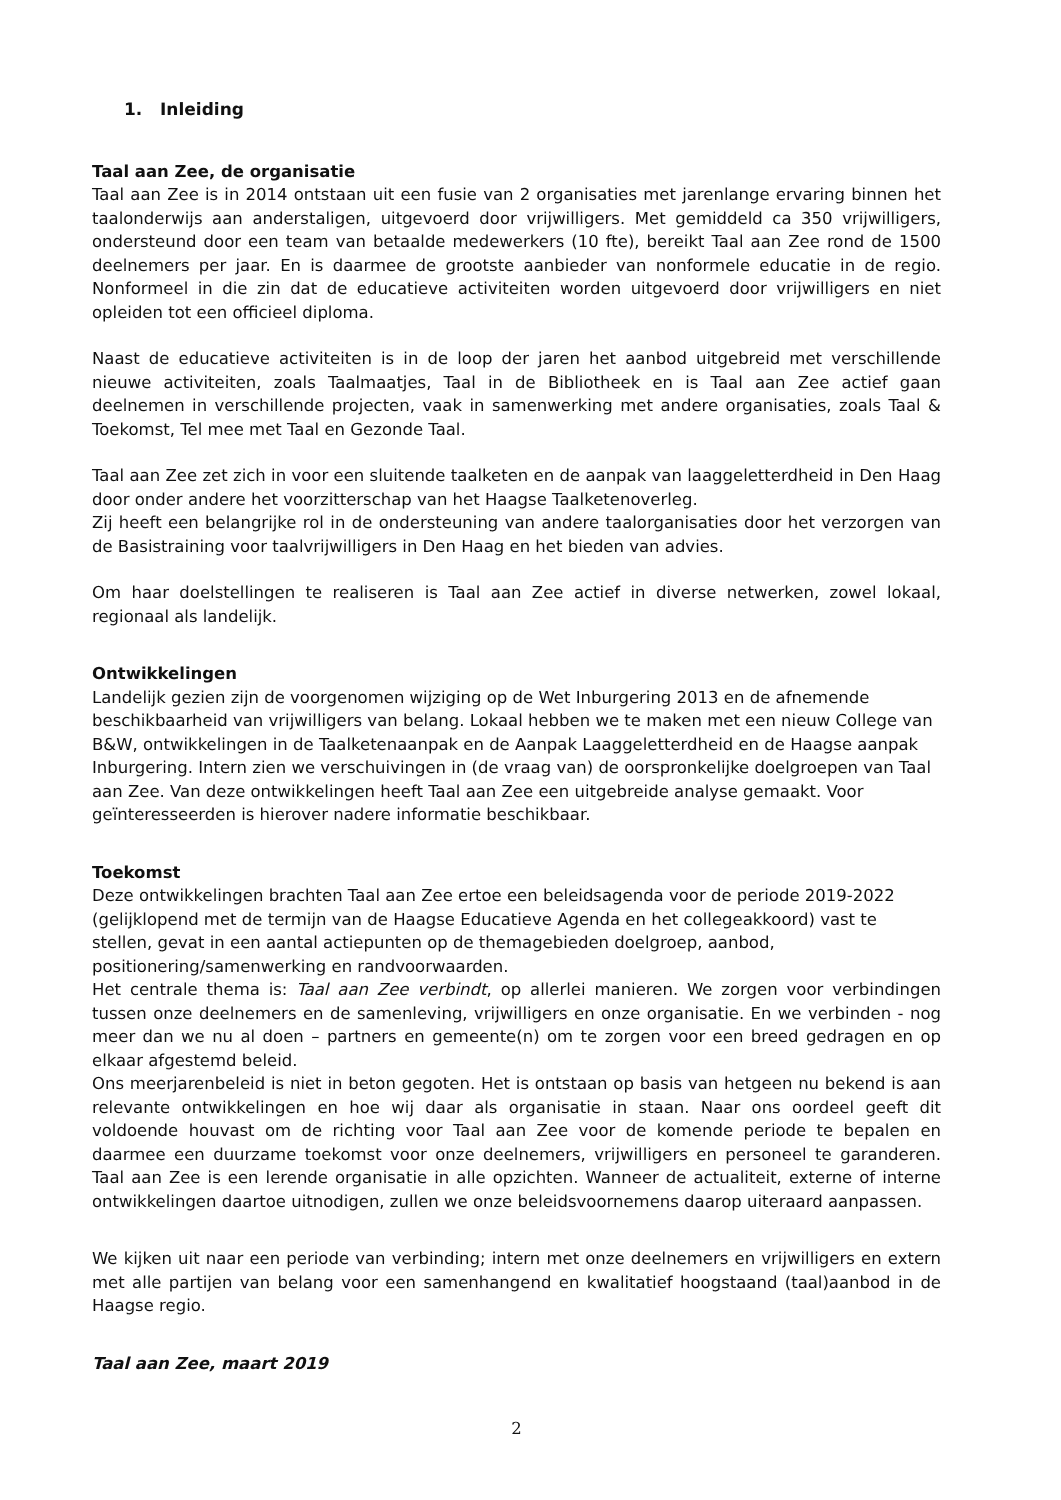1. Inleiding
Taal aan Zee, de organisatie
Taal aan Zee is in 2014 ontstaan uit een fusie van 2 organisaties met jarenlange ervaring binnen het taalonderwijs aan anderstaligen, uitgevoerd door vrijwilligers. Met gemiddeld ca 350 vrijwilligers, ondersteund door een team van betaalde medewerkers (10 fte), bereikt Taal aan Zee rond de 1500 deelnemers per jaar. En is daarmee de grootste aanbieder van nonformele educatie in de regio. Nonformeel in die zin dat de educatieve activiteiten worden uitgevoerd door vrijwilligers en niet opleiden tot een officieel diploma.
Naast de educatieve activiteiten is in de loop der jaren het aanbod uitgebreid met verschillende nieuwe activiteiten, zoals Taalmaatjes, Taal in de Bibliotheek en is Taal aan Zee actief gaan deelnemen in verschillende projecten, vaak in samenwerking met andere organisaties, zoals Taal & Toekomst, Tel mee met Taal en Gezonde Taal.
Taal aan Zee zet zich in voor een sluitende taalketen en de aanpak van laaggeletterdheid in Den Haag door onder andere het voorzitterschap van het Haagse Taalketenoverleg.
Zij heeft een belangrijke rol in de ondersteuning van andere taalorganisaties door het verzorgen van de Basistraining voor taalvrijwilligers in Den Haag en het bieden van advies.
Om haar doelstellingen te realiseren is Taal aan Zee actief in diverse netwerken, zowel lokaal, regionaal als landelijk.
Ontwikkelingen
Landelijk gezien zijn de voorgenomen wijziging op de Wet Inburgering 2013 en de afnemende beschikbaarheid van vrijwilligers van belang. Lokaal hebben we te maken met een nieuw College van B&W, ontwikkelingen in de Taalketenaanpak en de Aanpak Laaggeletterdheid en de Haagse aanpak Inburgering. Intern zien we verschuivingen in (de vraag van) de oorspronkelijke doelgroepen van Taal aan Zee. Van deze ontwikkelingen heeft Taal aan Zee een uitgebreide analyse gemaakt. Voor geïnteresseerden is hierover nadere informatie beschikbaar.
Toekomst
Deze ontwikkelingen brachten Taal aan Zee ertoe een beleidsagenda voor de periode 2019-2022 (gelijklopend met de termijn van de Haagse Educatieve Agenda en het collegeakkoord) vast te stellen, gevat in een aantal actiepunten op de themagebieden doelgroep, aanbod, positionering/samenwerking en randvoorwaarden.
Het centrale thema is: Taal aan Zee verbindt, op allerlei manieren. We zorgen voor verbindingen tussen onze deelnemers en de samenleving, vrijwilligers en onze organisatie. En we verbinden - nog meer dan we nu al doen – partners en gemeente(n) om te zorgen voor een breed gedragen en op elkaar afgestemd beleid.
Ons meerjarenbeleid is niet in beton gegoten. Het is ontstaan op basis van hetgeen nu bekend is aan relevante ontwikkelingen en hoe wij daar als organisatie in staan. Naar ons oordeel geeft dit voldoende houvast om de richting voor Taal aan Zee voor de komende periode te bepalen en daarmee een duurzame toekomst voor onze deelnemers, vrijwilligers en personeel te garanderen. Taal aan Zee is een lerende organisatie in alle opzichten. Wanneer de actualiteit, externe of interne ontwikkelingen daartoe uitnodigen, zullen we onze beleidsvoornemens daarop uiteraard aanpassen.
We kijken uit naar een periode van verbinding; intern met onze deelnemers en vrijwilligers en extern met alle partijen van belang voor een samenhangend en kwalitatief hoogstaand (taal)aanbod in de Haagse regio.
Taal aan Zee, maart 2019
2